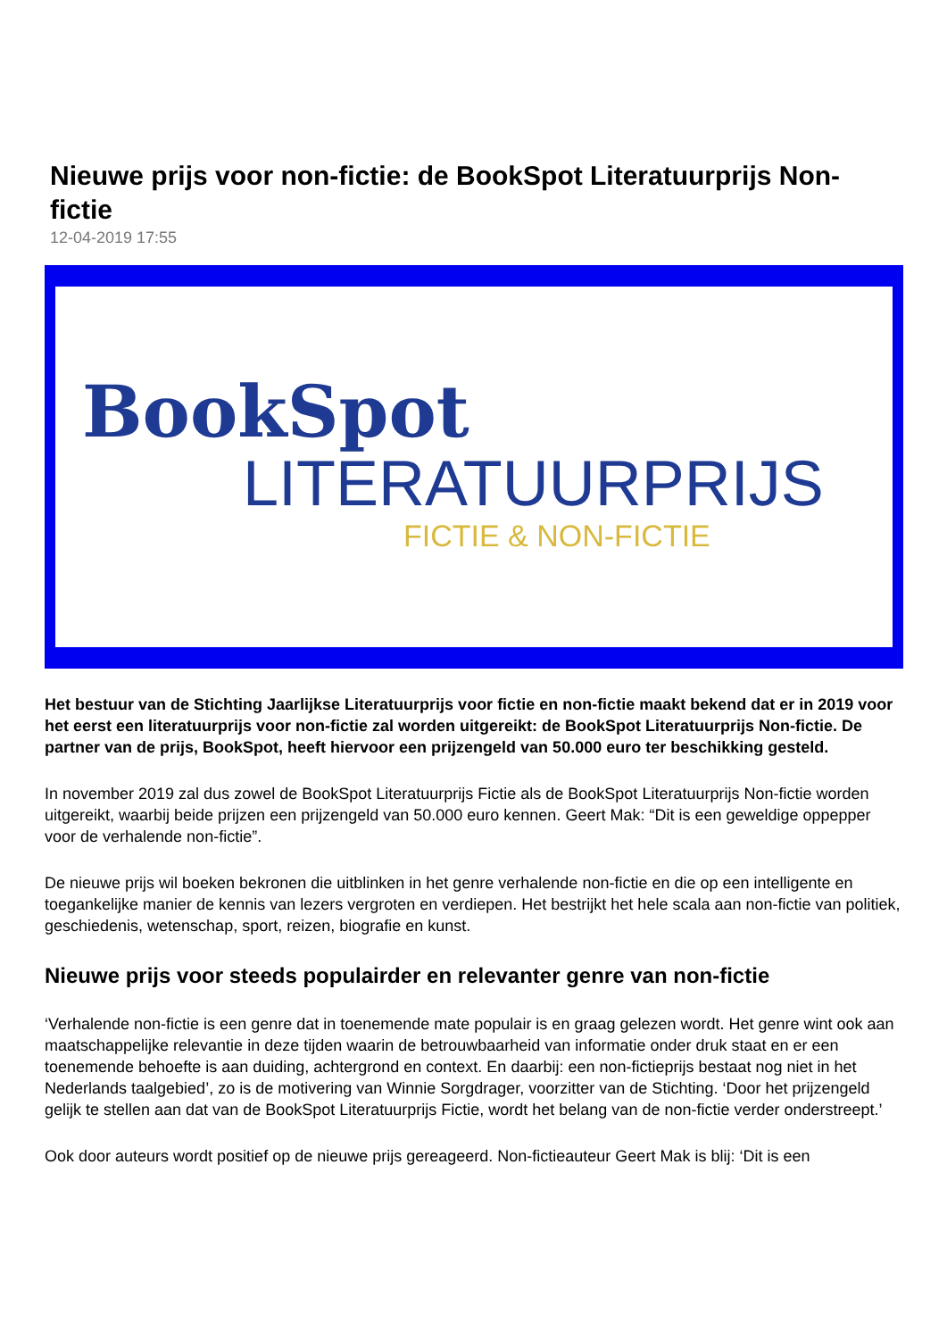Nieuwe prijs voor non-fictie: de BookSpot Literatuurprijs Non-fictie
12-04-2019 17:55
BookSpot
LITERATUURPRIJS
FICTIE & NON-FICTIE
Het bestuur van de Stichting Jaarlijkse Literatuurprijs voor fictie en non-fictie maakt bekend dat er in 2019 voor het eerst een literatuurprijs voor non-fictie zal worden uitgereikt: de BookSpot Literatuurprijs Non-fictie. De partner van de prijs, BookSpot, heeft hiervoor een prijzengeld van 50.000 euro ter beschikking gesteld.
In november 2019 zal dus zowel de BookSpot Literatuurprijs Fictie als de BookSpot Literatuurprijs Non-fictie worden uitgereikt, waarbij beide prijzen een prijzengeld van 50.000 euro kennen. Geert Mak: “Dit is een geweldige oppepper voor de verhalende non-fictie”.
De nieuwe prijs wil boeken bekronen die uitblinken in het genre verhalende non-fictie en die op een intelligente en toegankelijke manier de kennis van lezers vergroten en verdiepen. Het bestrijkt het hele scala aan non-fictie van politiek, geschiedenis, wetenschap, sport, reizen, biografie en kunst.
Nieuwe prijs voor steeds populairder en relevanter genre van non-fictie
‘Verhalende non-fictie is een genre dat in toenemende mate populair is en graag gelezen wordt. Het genre wint ook aan maatschappelijke relevantie in deze tijden waarin de betrouwbaarheid van informatie onder druk staat en er een toenemende behoefte is aan duiding, achtergrond en context. En daarbij: een non-fictieprijs bestaat nog niet in het Nederlands taalgebied’, zo is de motivering van Winnie Sorgdrager, voorzitter van de Stichting. ‘Door het prijzengeld gelijk te stellen aan dat van de BookSpot Literatuurprijs Fictie, wordt het belang van de non-fictie verder onderstreept.’
Ook door auteurs wordt positief op de nieuwe prijs gereageerd. Non-fictieauteur Geert Mak is blij: ‘Dit is een